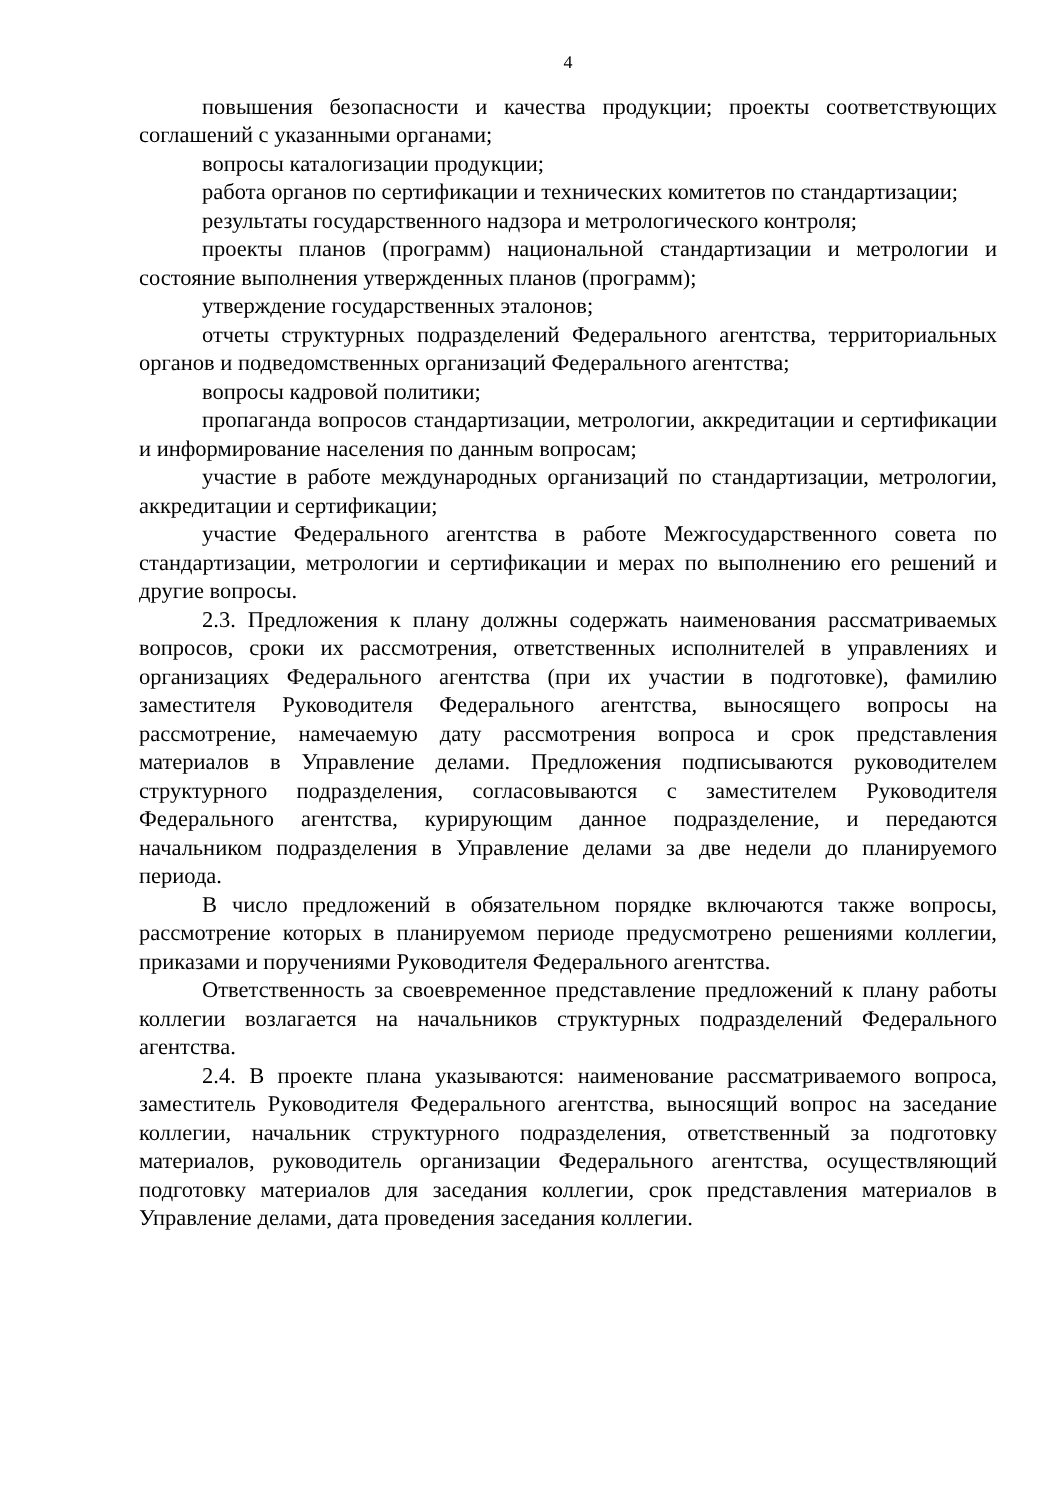4
повышения безопасности и качества продукции; проекты соответствующих соглашений с указанными органами;
вопросы каталогизации продукции;
работа органов по сертификации и технических комитетов по стандартизации;
результаты государственного надзора и метрологического контроля;
проекты планов (программ) национальной стандартизации и метрологии и состояние выполнения утвержденных планов (программ);
утверждение государственных эталонов;
отчеты структурных подразделений Федерального агентства, территориальных органов и подведомственных организаций Федерального агентства;
вопросы кадровой политики;
пропаганда вопросов стандартизации, метрологии, аккредитации и сертификации и информирование населения по данным вопросам;
участие в работе международных организаций по стандартизации, метрологии, аккредитации и сертификации;
участие Федерального агентства в работе Межгосударственного совета по стандартизации, метрологии и сертификации и мерах по выполнению его решений и другие вопросы.
2.3. Предложения к плану должны содержать наименования рассматриваемых вопросов, сроки их рассмотрения, ответственных исполнителей в управлениях и организациях Федерального агентства (при их участии в подготовке), фамилию заместителя Руководителя Федерального агентства, выносящего вопросы на рассмотрение, намечаемую дату рассмотрения вопроса и срок представления материалов в Управление делами. Предложения подписываются руководителем структурного подразделения, согласовываются с заместителем Руководителя Федерального агентства, курирующим данное подразделение, и передаются начальником подразделения в Управление делами за две недели до планируемого периода.
В число предложений в обязательном порядке включаются также вопросы, рассмотрение которых в планируемом периоде предусмотрено решениями коллегии, приказами и поручениями Руководителя Федерального агентства.
Ответственность за своевременное представление предложений к плану работы коллегии возлагается на начальников структурных подразделений Федерального агентства.
2.4. В проекте плана указываются: наименование рассматриваемого вопроса, заместитель Руководителя Федерального агентства, выносящий вопрос на заседание коллегии, начальник структурного подразделения, ответственный за подготовку материалов, руководитель организации Федерального агентства, осуществляющий подготовку материалов для заседания коллегии, срок представления материалов в Управление делами, дата проведения заседания коллегии.